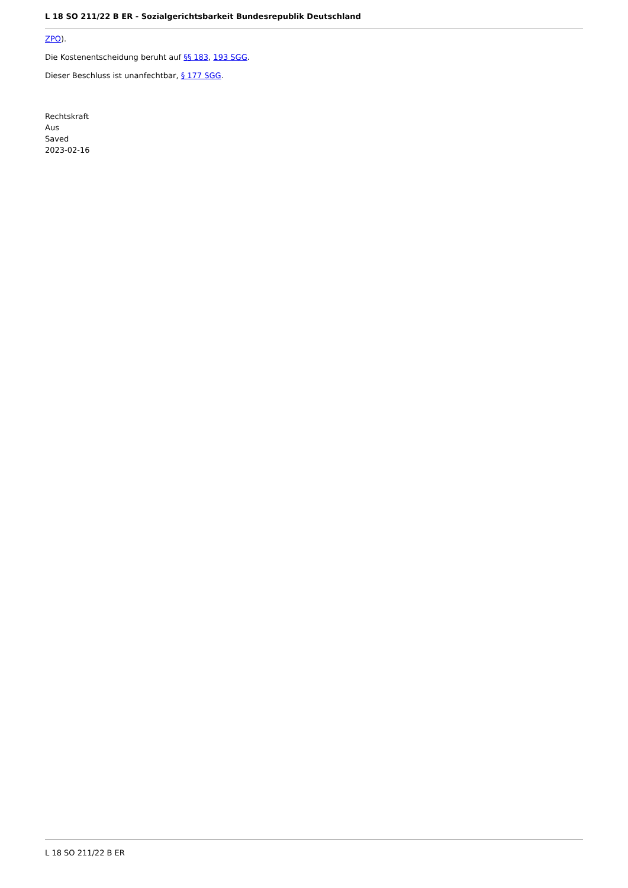L 18 SO 211/22 B ER - Sozialgerichtsbarkeit Bundesrepublik Deutschland
ZPO).
Die Kostenentscheidung beruht auf §§ 183, 193 SGG.
Dieser Beschluss ist unanfechtbar, § 177 SGG.
Rechtskraft
Aus
Saved
2023-02-16
L 18 SO 211/22 B ER